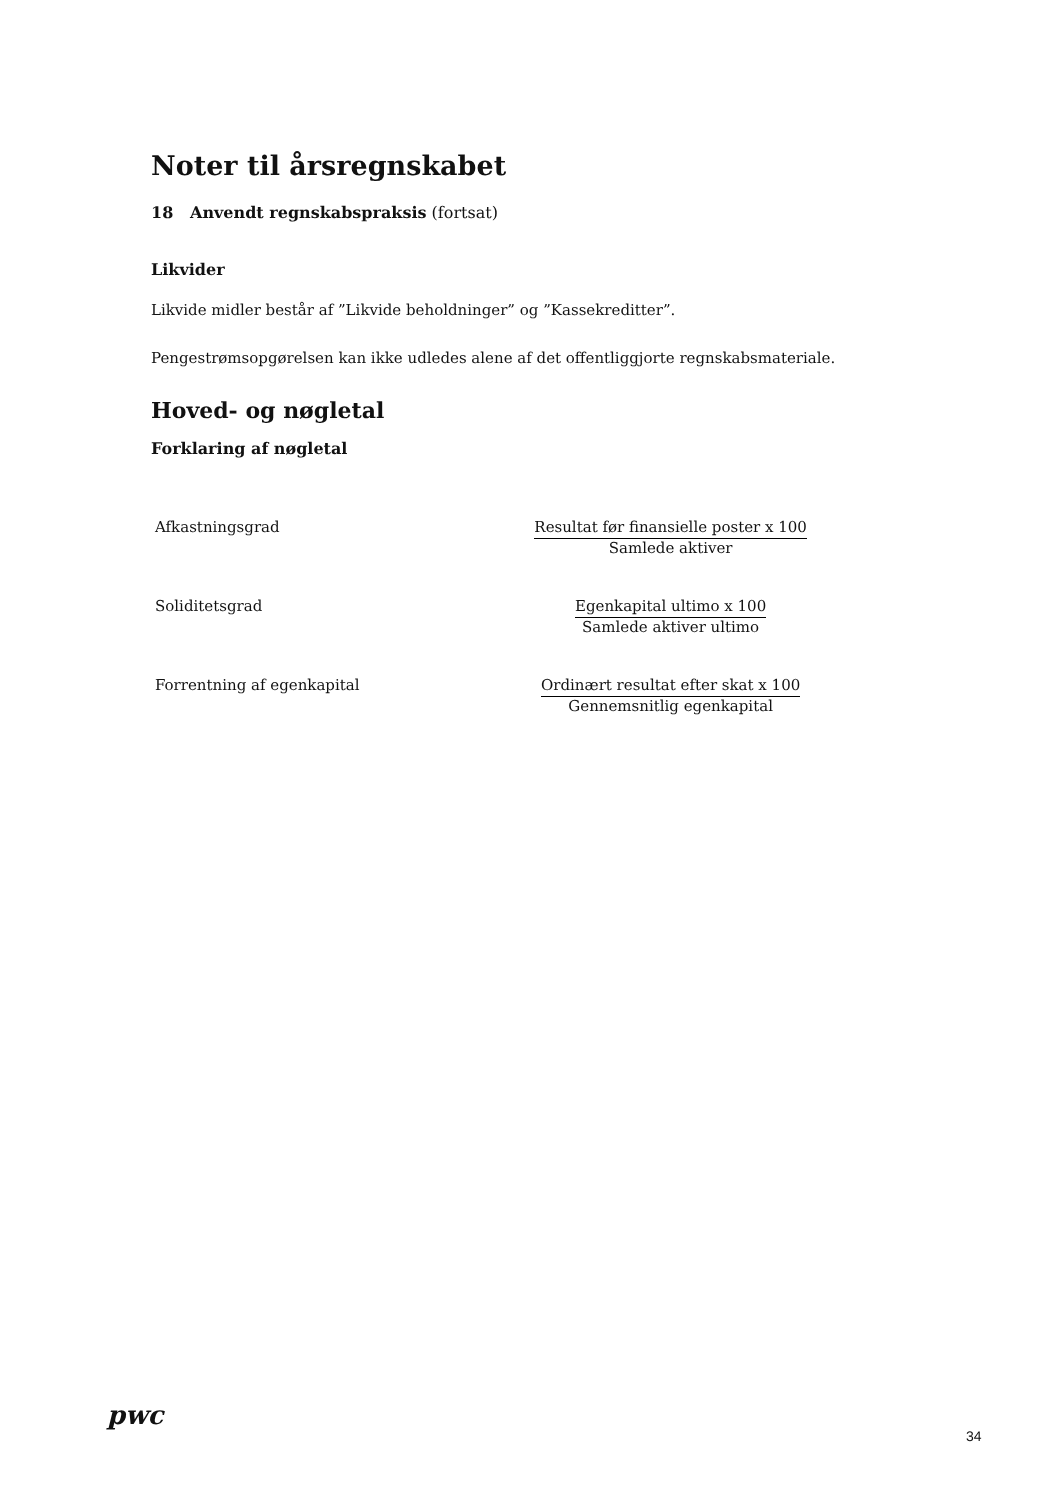Noter til årsregnskabet
18 Anvendt regnskabspraksis (fortsat)
Likvider
Likvide midler består af ”Likvide beholdninger” og ”Kassekreditter”.
Pengestrømsopgørelsen kan ikke udledes alene af det offentliggjorte regnskabsmateriale.
Hoved- og nøgletal
Forklaring af nøgletal
| Afkastningsgrad | Resultat før finansielle poster x 100 Samlede aktiver |
| Soliditetsgrad | Egenkapital ultimo x 100 Samlede aktiver ultimo |
| Forrentning af egenkapital | Ordinært resultat efter skat x 100 Gennemsnitlig egenkapital |
pwc
34